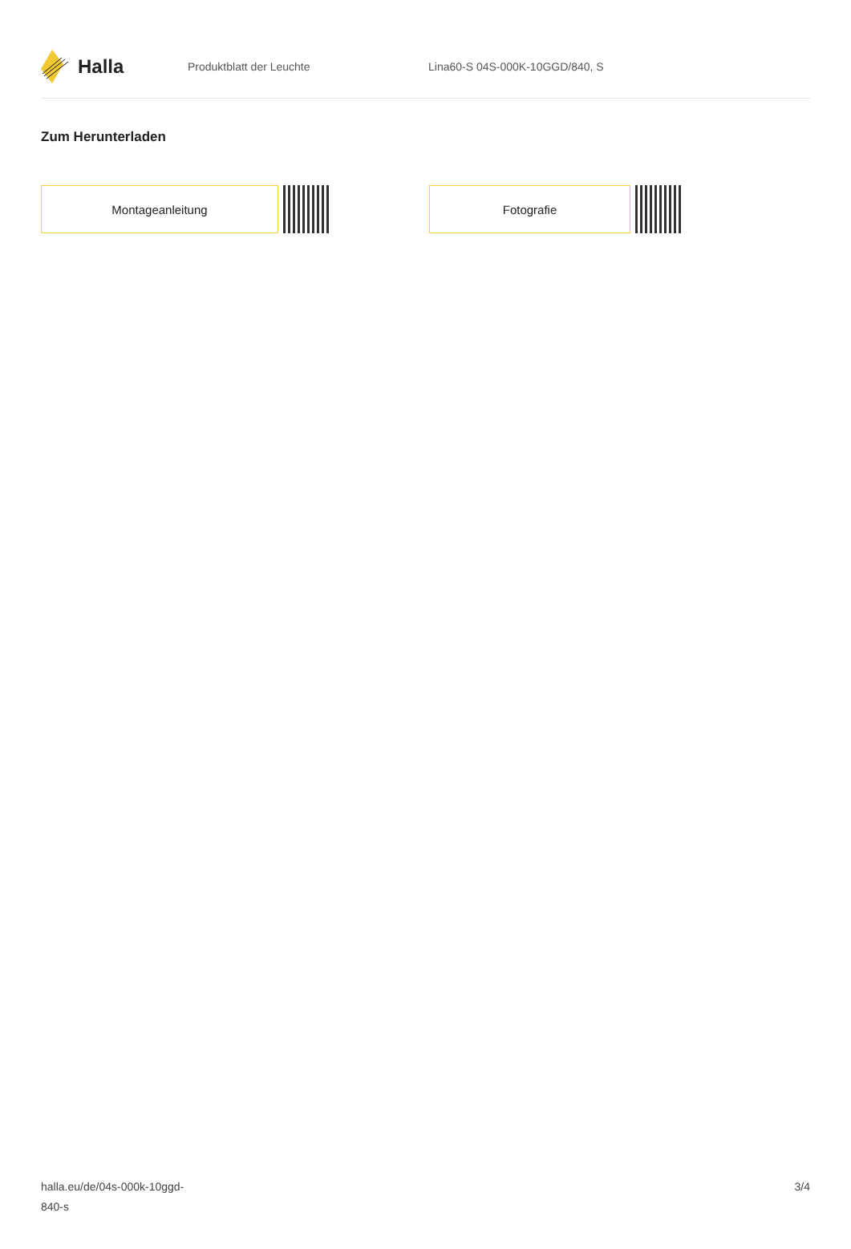Halla
Produktblatt der Leuchte Lina60-S 04S-000K-10GGD/840, S
Zum Herunterladen
Montageanleitung Fotografie
halla.eu/de/04s-000k-10ggd-
840-s
3/4